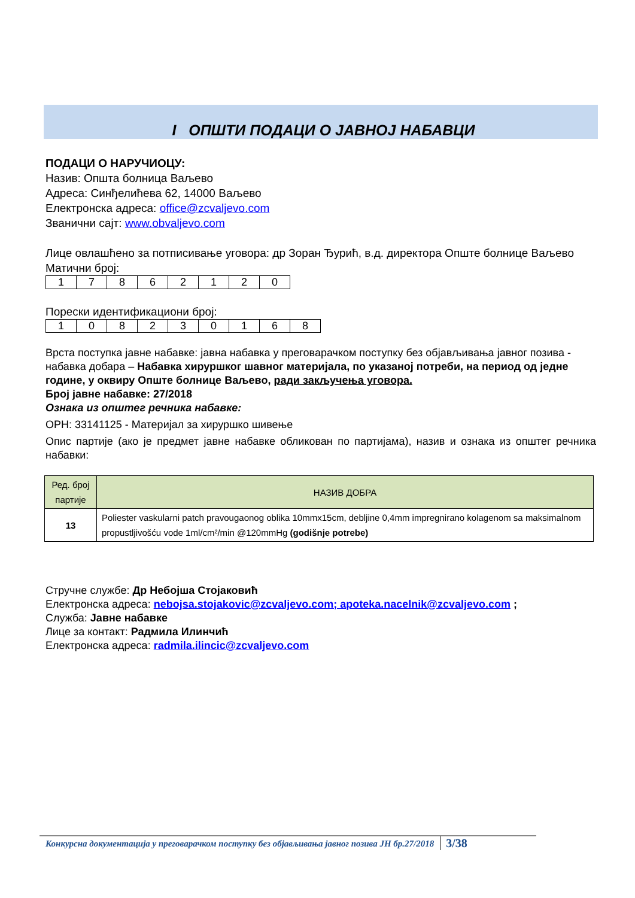I ОПШТИ ПОДАЦИ О ЈАВНОЈ НАБАВЦИ
ПОДАЦИ О НАРУЧИОЦУ:
Назив: Општа болница Ваљево
Адреса: Синђелићева 62, 14000 Ваљево
Електронска адреса: office@zcvaljevo.com
Званични сајт: www.obvaljevo.com
Лице овлашћено за потписивање уговора: др Зоран Ђурић, в.д. директора Опште болнице Ваљево
Матични број:
| 1 | 7 | 8 | 6 | 2 | 1 | 2 | 0 |
Порески идентификациони број:
| 1 | 0 | 8 | 2 | 3 | 0 | 1 | 6 | 8 |
Врста поступка јавне набавке: јавна набавка у преговарачком поступку без објављивања јавног позива - набавка добара – Набавка хируршког шавног материјала, по указаној потреби, на период од једне године, у оквиру Опште болнице Ваљево, ради закључења уговора.
Број јавне набавке: 27/2018
Ознака из општег речника набавке:
ОРН: 33141125 - Материјал за хируршко шивење
Опис партије (ако је предмет јавне набавке обликован по партијама), назив и ознака из општег речника набавки:
| Ред. број партије | НАЗИВ ДОБРА |
| --- | --- |
| 13 | Poliester vaskularni patch pravougaonog oblika 10mmx15cm, debljine 0,4mm impregnirano kolagenom sa maksimalnom propustljivošću vode 1ml/cm²/min @120mmHg (godišnje potrebe) |
Стручне службе: Др Небојша Стојаковић
Електронска адреса: nebojsa.stojakovic@zcvaljevo.com; apoteka.nacelnik@zcvaljevo.com ;
Служба: Јавне набавке
Лице за контакт: Радмила Илинчић
Електронска адреса: radmila.ilincic@zcvaljevo.com
Конкурсна документација у преговарачком поступку без објављивања јавног позива ЈН бр.27/2018 3/38